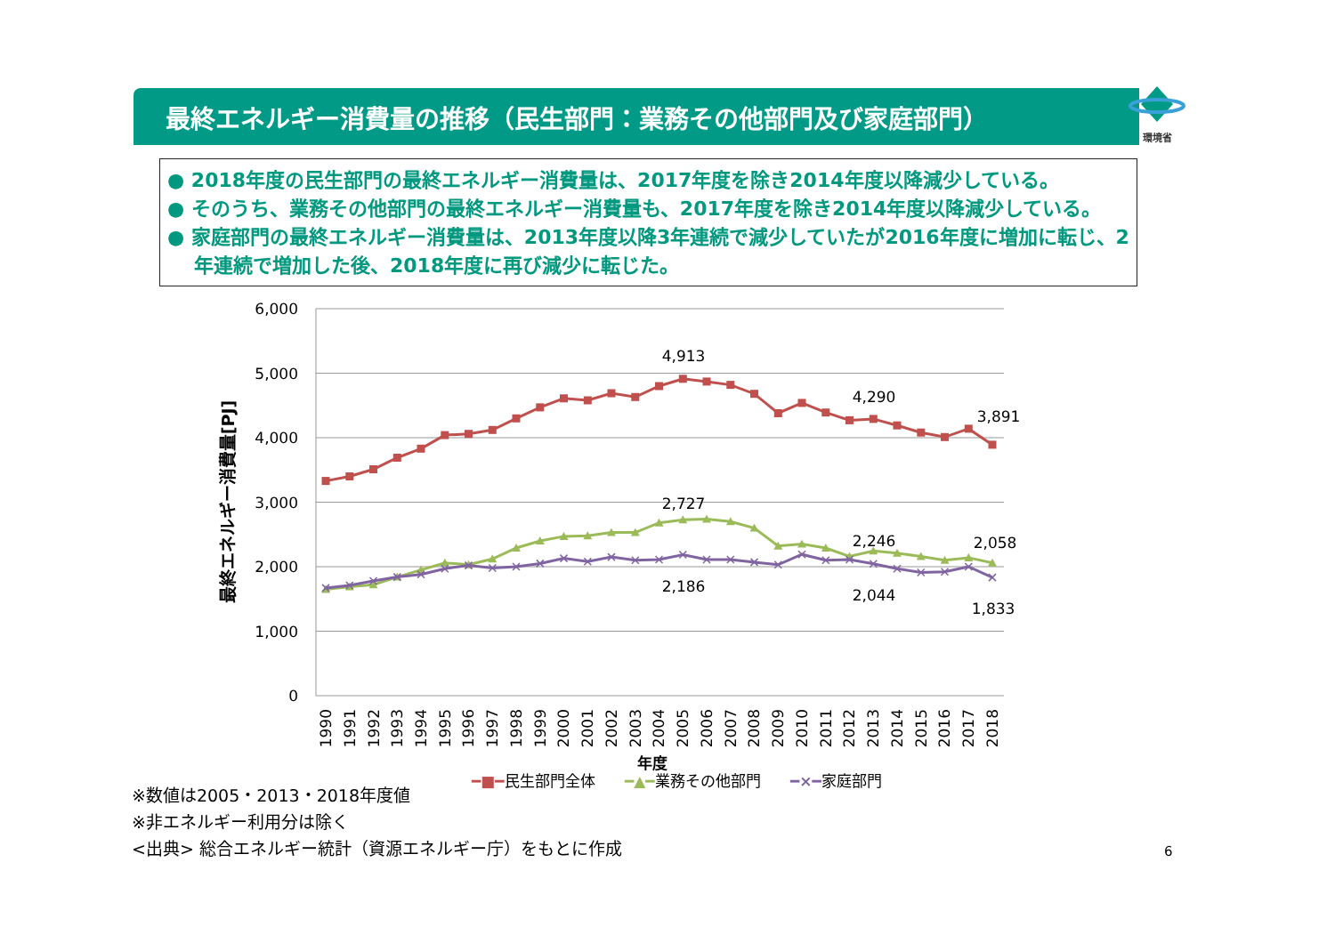最終エネルギー消費量の推移（民生部門：業務その他部門及び家庭部門）
環境省
● 2018年度の民生部門の最終エネルギー消費量は、2017年度を除き2014年度以降減少している。
● そのうち、業務その他部門の最終エネルギー消費量も、2017年度を除き2014年度以降減少している。
● 家庭部門の最終エネルギー消費量は、2013年度以降3年連続で減少していたが2016年度に増加に転じ、2年連続で増加した後、2018年度に再び減少に転じた。
6,000
5,000
4,000
3,000
2,000
1,000
0
4,913
4,290
3,891
2,727
2,246
2,058
2,186
2,044
1,833
1990
1991
1992
1993
1994
1995
1996
1997
1998
1999
2000
2001
2002
2003
2004
2005
2006
2007
2008
2009
2010
2011
2012
2013
2014
2015
2016
2017
2018
年度
最終エネルギー消費量[PJ]
━■━民生部門全体 ━▲━業務その他部門 ━×━家庭部門
※数値は2005・2013・2018年度値
※非エネルギー利用分は除く
<出典> 総合エネルギー統計（資源エネルギー庁）をもとに作成
6